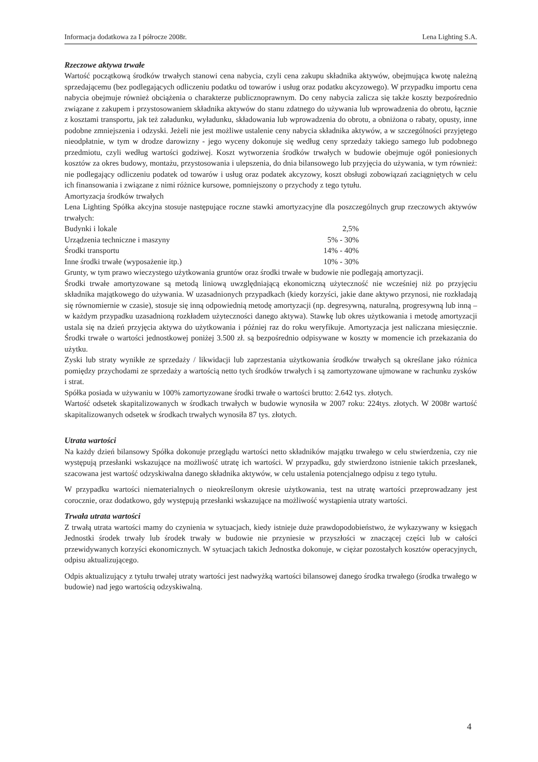Informacja dodatkowa za I półrocze 2008r. Lena Lighting S.A.
Rzeczowe aktywa trwałe
Wartość początkową środków trwałych stanowi cena nabycia, czyli cena zakupu składnika aktywów, obejmująca kwotę należną sprzedającemu (bez podlegających odliczeniu podatku od towarów i usług oraz podatku akcyzowego). W przypadku importu cena nabycia obejmuje również obciążenia o charakterze publicznoprawnym. Do ceny nabycia zalicza się także koszty bezpośrednio związane z zakupem i przystosowaniem składnika aktywów do stanu zdatnego do używania lub wprowadzenia do obrotu, łącznie z kosztami transportu, jak też załadunku, wyładunku, składowania lub wprowadzenia do obrotu, a obniżona o rabaty, opusty, inne podobne zmniejszenia i odzyski. Jeżeli nie jest możliwe ustalenie ceny nabycia składnika aktywów, a w szczególności przyjętego nieodpłatnie, w tym w drodze darowizny - jego wyceny dokonuje się według ceny sprzedaży takiego samego lub podobnego przedmiotu, czyli według wartości godziwej. Koszt wytworzenia środków trwałych w budowie obejmuje ogół poniesionych kosztów za okres budowy, montażu, przystosowania i ulepszenia, do dnia bilansowego lub przyjęcia do używania, w tym również: nie podlegający odliczeniu podatek od towarów i usług oraz podatek akcyzowy, koszt obsługi zobowiązań zaciągniętych w celu ich finansowania i związane z nimi różnice kursowe, pomniejszony o przychody z tego tytułu.
Amortyzacja środków trwałych
Lena Lighting Spółka akcyjna stosuje następujące roczne stawki amortyzacyjne dla poszczególnych grup rzeczowych aktywów trwałych:
| Budynki i lokale | 2,5% |
| Urządzenia techniczne i maszyny | 5% - 30% |
| Środki transportu | 14% - 40% |
| Inne środki trwałe (wyposażenie itp.) | 10% - 30% |
Grunty, w tym prawo wieczystego użytkowania gruntów oraz środki trwałe w budowie nie podlegają amortyzacji.
Środki trwałe amortyzowane są metodą liniową uwzględniającą ekonomiczną użyteczność nie wcześniej niż po przyjęciu składnika majątkowego do używania. W uzasadnionych przypadkach (kiedy korzyści, jakie dane aktywo przynosi, nie rozkładają się równomiernie w czasie), stosuje się inną odpowiednią metodę amortyzacji (np. degresywną, naturalną, progresywną lub inną – w każdym przypadku uzasadnioną rozkładem użyteczności danego aktywa). Stawkę lub okres użytkowania i metodę amortyzacji ustala się na dzień przyjęcia aktywa do użytkowania i później raz do roku weryfikuje. Amortyzacja jest naliczana miesięcznie. Środki trwałe o wartości jednostkowej poniżej 3.500 zł. są bezpośrednio odpisywane w koszty w momencie ich przekazania do użytku.
Zyski lub straty wynikłe ze sprzedaży / likwidacji lub zaprzestania użytkowania środków trwałych są określane jako różnica pomiędzy przychodami ze sprzedaży a wartością netto tych środków trwałych i są zamortyzowane ujmowane w rachunku zysków i strat.
Spółka posiada w używaniu w 100% zamortyzowane środki trwałe o wartości brutto: 2.642 tys. złotych.
Wartość odsetek skapitalizowanych w środkach trwałych w budowie wynosiła w 2007 roku: 224tys. złotych. W 2008r wartość skapitalizowanych odsetek w środkach trwałych wynosiła 87 tys. złotych.
Utrata wartości
Na każdy dzień bilansowy Spółka dokonuje przeglądu wartości netto składników majątku trwałego w celu stwierdzenia, czy nie występują przesłanki wskazujące na możliwość utratę ich wartości. W przypadku, gdy stwierdzono istnienie takich przesłanek, szacowana jest wartość odzyskiwalna danego składnika aktywów, w celu ustalenia potencjalnego odpisu z tego tytułu.
W przypadku wartości niematerialnych o nieokreślonym okresie użytkowania, test na utratę wartości przeprowadzany jest corocznie, oraz dodatkowo, gdy występują przesłanki wskazujące na możliwość wystąpienia utraty wartości.
Trwała utrata wartości
Z trwałą utrata wartości mamy do czynienia w sytuacjach, kiedy istnieje duże prawdopodobieństwo, że wykazywany w księgach Jednostki środek trwały lub środek trwały w budowie nie przyniesie w przyszłości w znaczącej części lub w całości przewidywanych korzyści ekonomicznych. W sytuacjach takich Jednostka dokonuje, w ciężar pozostałych kosztów operacyjnych, odpisu aktualizującego.
Odpis aktualizujący z tytułu trwałej utraty wartości jest nadwyżką wartości bilansowej danego środka trwałego (środka trwałego w budowie) nad jego wartością odzyskiwalną.
4